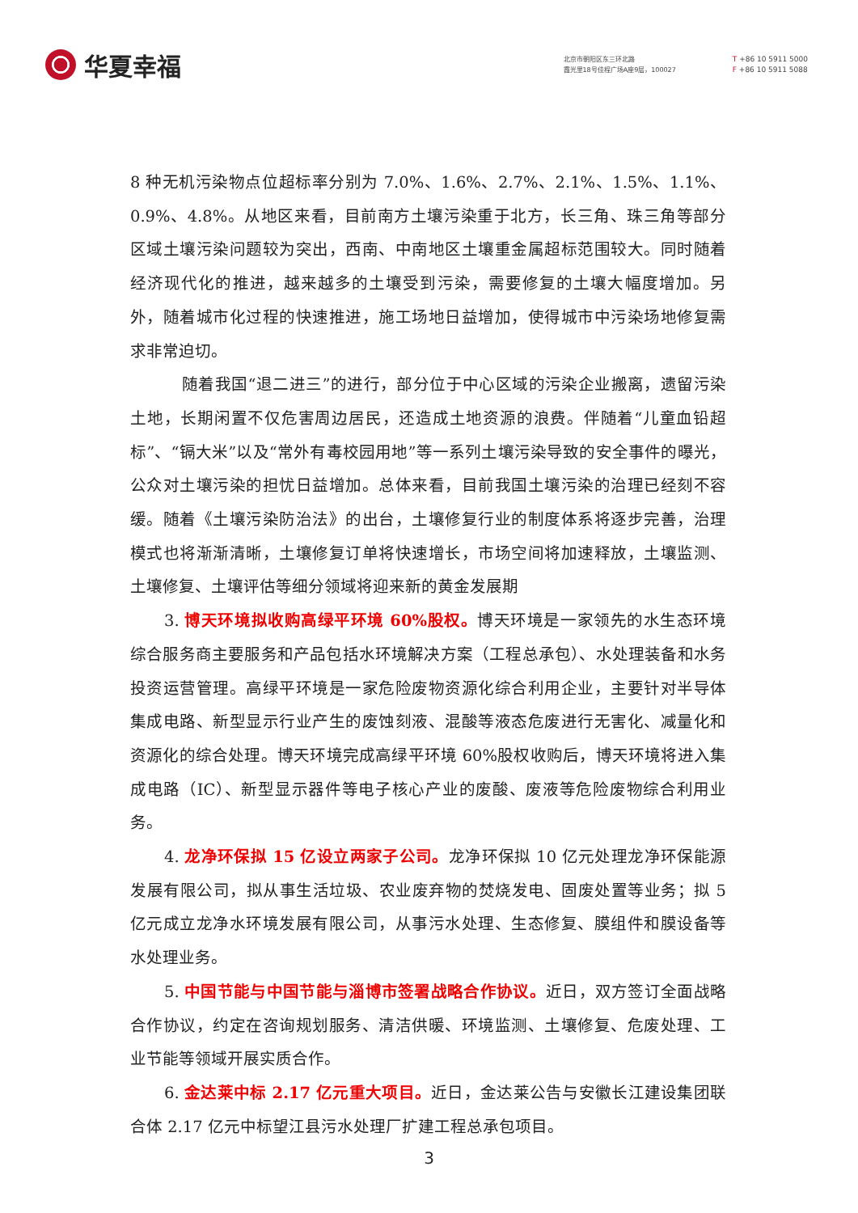华夏幸福
北京市朝阳区东三环北路
霞光里18号佳程广场A座9层，100027
T +86 10 5911 5000
F +86 10 5911 5088
8 种无机污染物点位超标率分别为 7.0%、1.6%、2.7%、2.1%、1.5%、1.1%、0.9%、4.8%。从地区来看，目前南方土壤污染重于北方，长三角、珠三角等部分区域土壤污染问题较为突出，西南、中南地区土壤重金属超标范围较大。同时随着经济现代化的推进，越来越多的土壤受到污染，需要修复的土壤大幅度增加。另外，随着城市化过程的快速推进，施工场地日益增加，使得城市中污染场地修复需求非常迫切。
随着我国“退二进三”的进行，部分位于中心区域的污染企业搬离，遗留污染土地，长期闲置不仅危害周边居民，还造成土地资源的浪费。伴随着“儿童血铅超标”、“镉大米”以及“常外有毒校园用地”等一系列土壤污染导致的安全事件的曝光，公众对土壤污染的担忧日益增加。总体来看，目前我国土壤污染的治理已经刻不容缓。随着《土壤污染防治法》的出台，土壤修复行业的制度体系将逐步完善，治理模式也将渐渐清晰，土壤修复订单将快速增长，市场空间将加速释放，土壤监测、土壤修复、土壤评估等细分领域将迎来新的黄金发展期
3. 博天环境拟收购高绿平环境 60%股权。博天环境是一家领先的水生态环境综合服务商主要服务和产品包括水环境解决方案（工程总承包）、水处理装备和水务投资运营管理。高绿平环境是一家危险废物资源化综合利用企业，主要针对半导体集成电路、新型显示行业产生的废蚀刻液、混酸等液态危废进行无害化、减量化和资源化的综合处理。博天环境完成高绿平环境 60%股权收购后，博天环境将进入集成电路（IC）、新型显示器件等电子核心产业的废酸、废液等危险废物综合利用业务。
4. 龙净环保拟 15 亿设立两家子公司。龙净环保拟 10 亿元处理龙净环保能源发展有限公司，拟从事生活垃圾、农业废弃物的焚烧发电、固废处置等业务；拟 5 亿元成立龙净水环境发展有限公司，从事污水处理、生态修复、膜组件和膜设备等水处理业务。
5. 中国节能与中国节能与淄博市签署战略合作协议。近日，双方签订全面战略合作协议，约定在咨询规划服务、清洁供暖、环境监测、土壤修复、危废处理、工业节能等领域开展实质合作。
6. 金达莱中标 2.17 亿元重大项目。近日，金达莱公告与安徽长江建设集团联合体 2.17 亿元中标望江县污水处理厂扩建工程总承包项目。
3